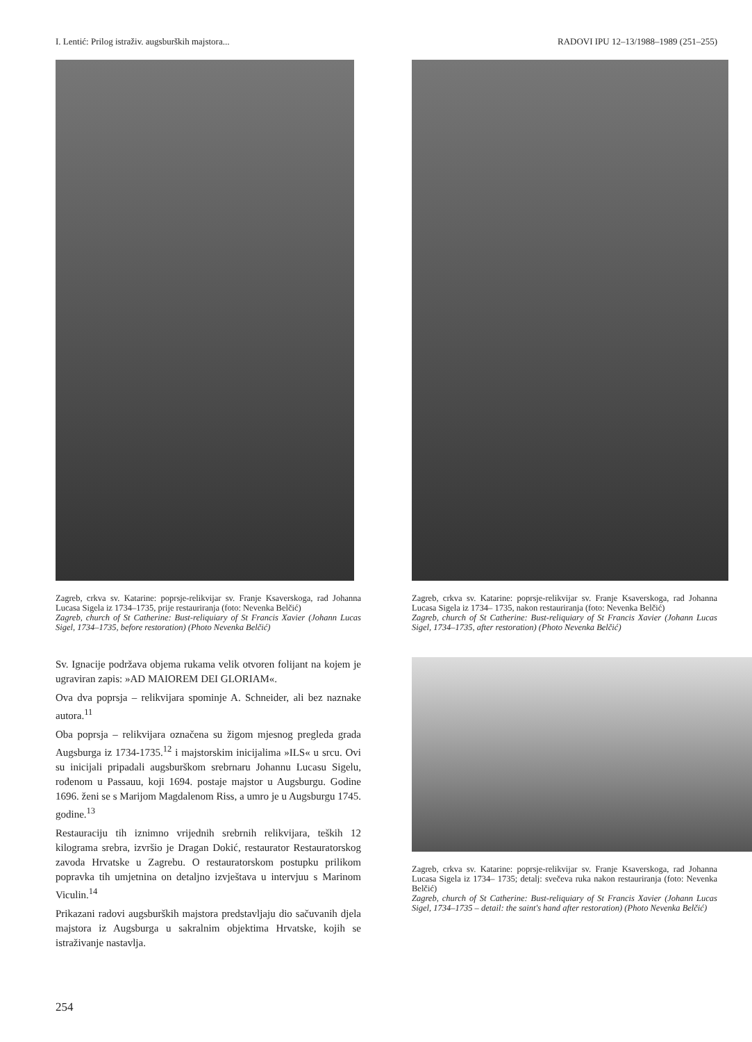I. Lentić: Prilog istraživ. augsburških majstora... RADOVI IPU 12–13/1988–1989 (251–255)
Zagreb, crkva sv. Katarine: poprsje-relikvijar sv. Franje Ksaverskoga, rad Johanna Lucasa Sigela iz 1734–1735, prije restauriranja (foto: Nevenka Belčić)
Zagreb, church of St Catherine: Bust-reliquiary of St Francis Xavier (Johann Lucas Sigel, 1734–1735, before restoration) (Photo Nevenka Belčić)
Sv. Ignacije podržava objema rukama velik otvoren folijant na kojem je ugraviran zapis: »AD MAIOREM DEI GLORIAM«.
Ova dva poprsja – relikvijara spominje A. Schneider, ali bez naznake autora.<sup>11</sup>
Oba poprsja – relikvijara označena su žigom mjesnog pregleda grada Augsburga iz 1734-1735.<sup>12</sup> i majstorskim inicijalima »ILS« u srcu. Ovi su inicijali pripadali augsburškom srebrnaru Johannu Lucasu Sigelu, rođenom u Passauu, koji 1694. postaje majstor u Augsburgu. Godine 1696. ženi se s Marijom Magdalenom Riss, a umro je u Augsburgu 1745. godine.<sup>13</sup>
Restauraciju tih iznimno vrijednih srebrnih relikvijara, teških 12 kilograma srebra, izvršio je Dragan Dokić, restaurator Restauratorskog zavoda Hrvatske u Zagrebu. O restauratorskom postupku prilikom popravka tih umjetnina on detaljno izvještava u intervjuu s Marinom Viculin.<sup>14</sup>
Prikazani radovi augsburških majstora predstavljaju dio sačuvanih djela majstora iz Augsburga u sakralnim objektima Hrvatske, kojih se istraživanje nastavlja.
Zagreb, crkva sv. Katarine: poprsje-relikvijar sv. Franje Ksaverskoga, rad Johanna Lucasa Sigela iz 1734– 1735, nakon restauriranja (foto: Nevenka Belčić)
Zagreb, church of St Catherine: Bust-reliquiary of St Francis Xavier (Johann Lucas Sigel, 1734–1735, after restoration) (Photo Nevenka Belčić)
Zagreb, crkva sv. Katarine: poprsje-relikvijar sv. Franje Ksaverskoga, rad Johanna Lucasa Sigela iz 1734– 1735; detalj: svečeva ruka nakon restauriranja (foto: Nevenka Belčić)
Zagreb, church of St Catherine: Bust-reliquiary of St Francis Xavier (Johann Lucas Sigel, 1734–1735 – detail: the saint's hand after restoration) (Photo Nevenka Belčić)
254